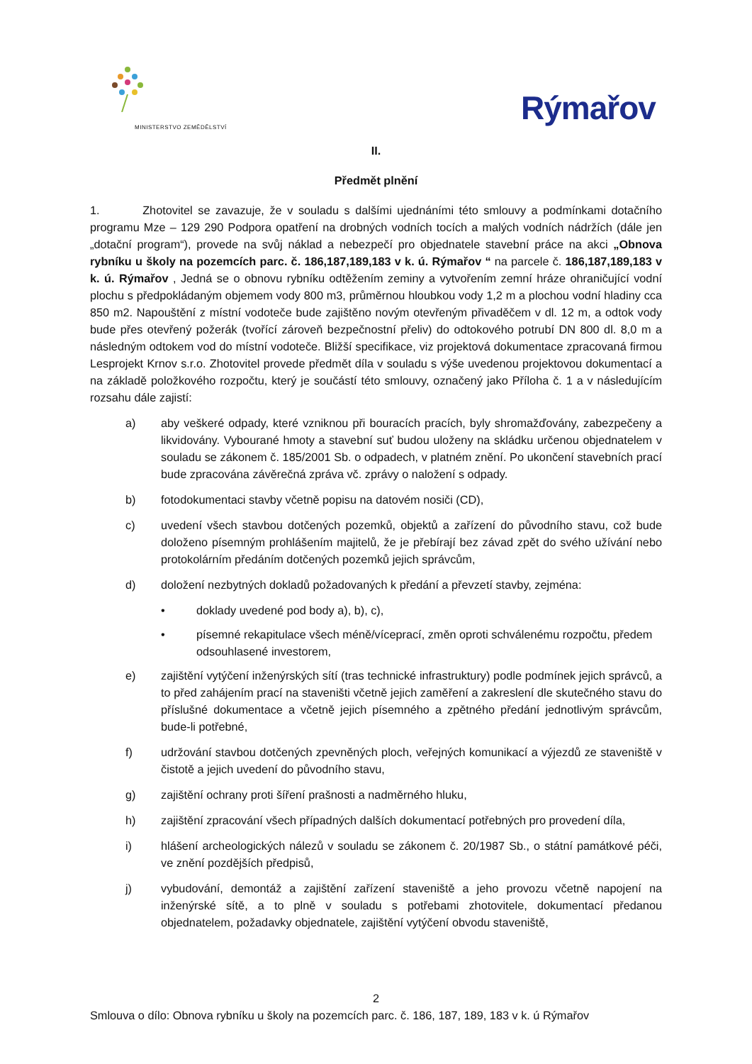MINISTERSTVO ZEMĚDĚLSTVÍ
Rýmařov
II.
Předmět plnění
1. Zhotovitel se zavazuje, že v souladu s dalšími ujednáními této smlouvy a podmínkami dotačního programu Mze – 129 290 Podpora opatření na drobných vodních tocích a malých vodních nádržích (dále jen „dotační program“), provede na svůj náklad a nebezpečí pro objednatele stavební práce na akci „Obnova rybníku u školy na pozemcích parc. č. 186,187,189,183 v k. ú. Rýmařov “ na parcele č. 186,187,189,183 v k. ú. Rýmařov , Jedná se o obnovu rybníku odtěžením zeminy a vytvořením zemní hráze ohraničující vodní plochu s předpokládaným objemem vody 800 m3, průměrnou hloubkou vody 1,2 m a plochou vodní hladiny cca 850 m2. Napouštění z místní vodoteče bude zajištěno novým otevřeným přivaděčem v dl. 12 m, a odtok vody bude přes otevřený požerák (tvořící zároveň bezpečnostní přeliv) do odtokového potrubí DN 800 dl. 8,0 m a následným odtokem vod do místní vodoteče. Bližší specifikace, viz projektová dokumentace zpracovaná firmou Lesprojekt Krnov s.r.o. Zhotovitel provede předmět díla v souladu s výše uvedenou projektovou dokumentací a na základě položkového rozpočtu, který je součástí této smlouvy, označený jako Příloha č. 1 a v následujícím rozsahu dále zajistí:
a) aby veškeré odpady, které vzniknou při bouracích pracích, byly shromažďovány, zabezpečeny a likvidovány. Vybourané hmoty a stavební suť budou uloženy na skládku určenou objednatelem v souladu se zákonem č. 185/2001 Sb. o odpadech, v platném znění. Po ukončení stavebních prací bude zpracována závěrečná zpráva vč. zprávy o naložení s odpady.
b) fotodokumentaci stavby včetně popisu na datovém nosiči (CD),
c) uvedení všech stavbou dotčených pozemků, objektů a zařízení do původního stavu, což bude doloženo písemným prohlášením majitelů, že je přebírají bez závad zpět do svého užívání nebo protokolárním předáním dotčených pozemků jejich správcům,
d) doložení nezbytných dokladů požadovaných k předání a převzetí stavby, zejména:
• doklady uvedené pod body a), b), c),
• písemné rekapitulace všech méně/víceprací, změn oproti schválenému rozpočtu, předem odsouhlasené investorem,
e) zajištění vytýčení inženýrských sítí (tras technické infrastruktury) podle podmínek jejich správců, a to před zahájením prací na staveništi včetně jejich zaměření a zakreslení dle skutečného stavu do příslušné dokumentace a včetně jejich písemného a zpětného předání jednotlivým správcům, bude-li potřebné,
f) udržování stavbou dotčených zpevněných ploch, veřejných komunikací a výjezdů ze staveniště v čistotě a jejich uvedení do původního stavu,
g) zajištění ochrany proti šíření prašnosti a nadměrného hluku,
h) zajištění zpracování všech případných dalších dokumentací potřebných pro provedení díla,
i) hlášení archeologických nálezů v souladu se zákonem č. 20/1987 Sb., o státní památkové péči, ve znění pozdějších předpisů,
j) vybudování, demontáž a zajištění zařízení staveniště a jeho provozu včetně napojení na inženýrské sítě, a to plně v souladu s potřebami zhotovitele, dokumentací předanou objednatelem, požadavky objednatele, zajištění vytýčení obvodu staveniště,
2
Smlouva o dílo: Obnova rybníku u školy na pozemcích parc. č. 186, 187, 189, 183 v k. ú Rýmařov